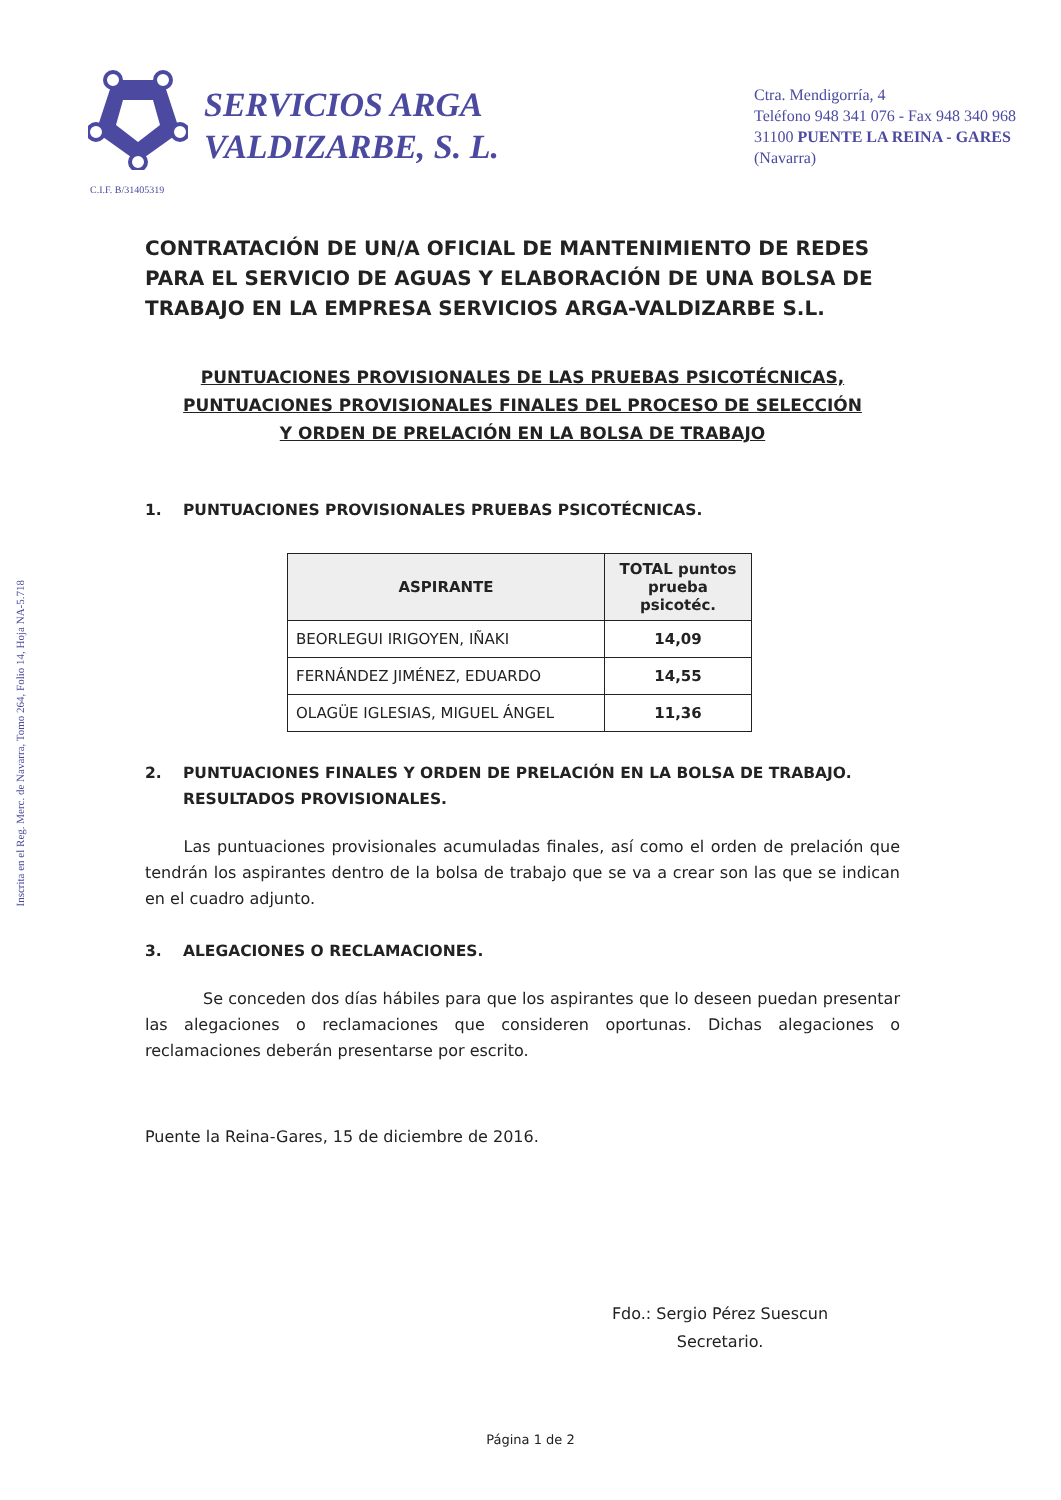Inscrita en el Reg. Merc. de Navarra, Tomo 264, Folio 14, Hoja NA-5.718
SERVICIOS ARGA VALDIZARBE, S. L.
Ctra. Mendigorría, 4
Teléfono 948 341 076 - Fax 948 340 968
31100 PUENTE LA REINA - GARES
(Navarra)
C.I.F. B/31405319
CONTRATACIÓN DE UN/A OFICIAL DE MANTENIMIENTO DE REDES PARA EL SERVICIO DE AGUAS Y ELABORACIÓN DE UNA BOLSA DE TRABAJO EN LA EMPRESA SERVICIOS ARGA-VALDIZARBE S.L.
PUNTUACIONES PROVISIONALES DE LAS PRUEBAS PSICOTÉCNICAS,
PUNTUACIONES PROVISIONALES FINALES DEL PROCESO DE SELECCIÓN
Y ORDEN DE PRELACIÓN EN LA BOLSA DE TRABAJO
1. PUNTUACIONES PROVISIONALES PRUEBAS PSICOTÉCNICAS.
| ASPIRANTE | TOTAL puntos prueba psicotéc. |
| --- | --- |
| BEORLEGUI IRIGOYEN, IÑAKI | 14,09 |
| FERNÁNDEZ JIMÉNEZ, EDUARDO | 14,55 |
| OLAGÜE IGLESIAS, MIGUEL ÁNGEL | 11,36 |
2. PUNTUACIONES FINALES Y ORDEN DE PRELACIÓN EN LA BOLSA DE TRABAJO. RESULTADOS PROVISIONALES.
Las puntuaciones provisionales acumuladas finales, así como el orden de prelación que tendrán los aspirantes dentro de la bolsa de trabajo que se va a crear son las que se indican en el cuadro adjunto.
3. ALEGACIONES O RECLAMACIONES.
Se conceden dos días hábiles para que los aspirantes que lo deseen puedan presentar las alegaciones o reclamaciones que consideren oportunas. Dichas alegaciones o reclamaciones deberán presentarse por escrito.
Puente la Reina-Gares, 15 de diciembre de 2016.
Fdo.: Sergio Pérez Suescun
Secretario.
Página 1 de 2